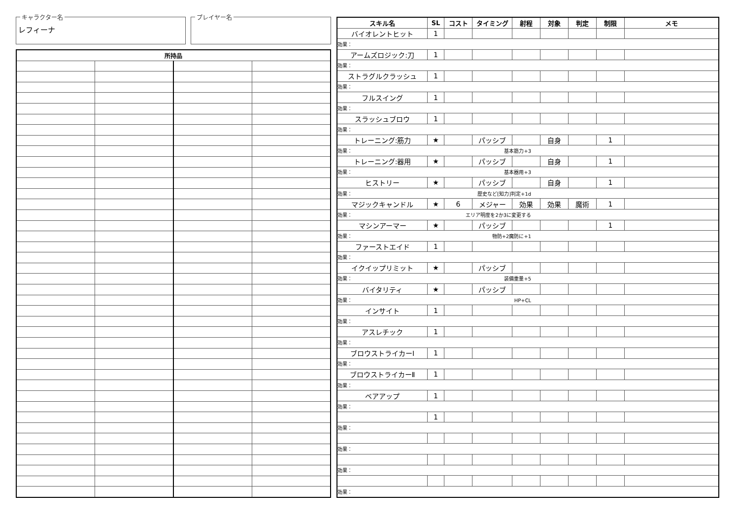キャラクター名
レフィーナ
プレイヤー名
| 所持品 | | | |
| --- | --- | --- | --- |
| スキル名 | SL | コスト | タイミング | 射程 | 対象 | 判定 | 制限 | メモ |
| --- | --- | --- | --- | --- | --- | --- | --- | --- |
| バイオレントヒット | 1 | | | | | | | |
| 効果： | | | | | | | | |
| アームズロジック:刀 | 1 | | | | | | | |
| 効果： | | | | | | | | |
| ストラグルクラッシュ | 1 | | | | | | | |
| 効果： | | | | | | | | |
| フルスイング | 1 | | | | | | | |
| 効果： | | | | | | | | |
| スラッシュブロウ | 1 | | | | | | | |
| 効果： | | | | | | | | |
| トレーニング:筋力 | ★ | | パッシブ | | 自身 | | 1 | |
| 効果： 基本筋力+3 | | | | | | | | |
| トレーニング:器用 | ★ | | パッシブ | | 自身 | | 1 | |
| 効果： 基本器用+3 | | | | | | | | |
| ヒストリー | ★ | | パッシブ | | 自身 | | 1 | |
| 効果： 歴史など[知力]判定+1d | | | | | | | | |
| マジックキャンドル | ★ | 6 | メジャー | 効果 | 効果 | 魔術 | 1 | |
| 効果： エリア明度を2か3に変更する | | | | | | | | |
| マシンアーマー | ★ | | パッシブ | | | | 1 | |
| 効果： 物防+2魔防に+1 | | | | | | | | |
| ファーストエイド | 1 | | | | | | | |
| 効果： | | | | | | | | |
| イクイップリミット | ★ | | パッシブ | | | | | |
| 効果： 装備重量+5 | | | | | | | | |
| バイタリティ | ★ | | パッシブ | | | | | |
| 効果： HP+CL | | | | | | | | |
| インサイト | 1 | | | | | | | |
| 効果： | | | | | | | | |
| アスレチック | 1 | | | | | | | |
| 効果： | | | | | | | | |
| ブロウストライカーⅠ | 1 | | | | | | | |
| 効果： | | | | | | | | |
| ブロウストライカーⅡ | 1 | | | | | | | |
| 効果： | | | | | | | | |
| ベアアップ | 1 | | | | | | | |
| 効果： | | | | | | | | |
| | 1 | | | | | | | |
| 効果： | | | | | | | | |
| 効果： | | | | | | | | |
| 効果： | | | | | | | | |
| 効果： | | | | | | | | |